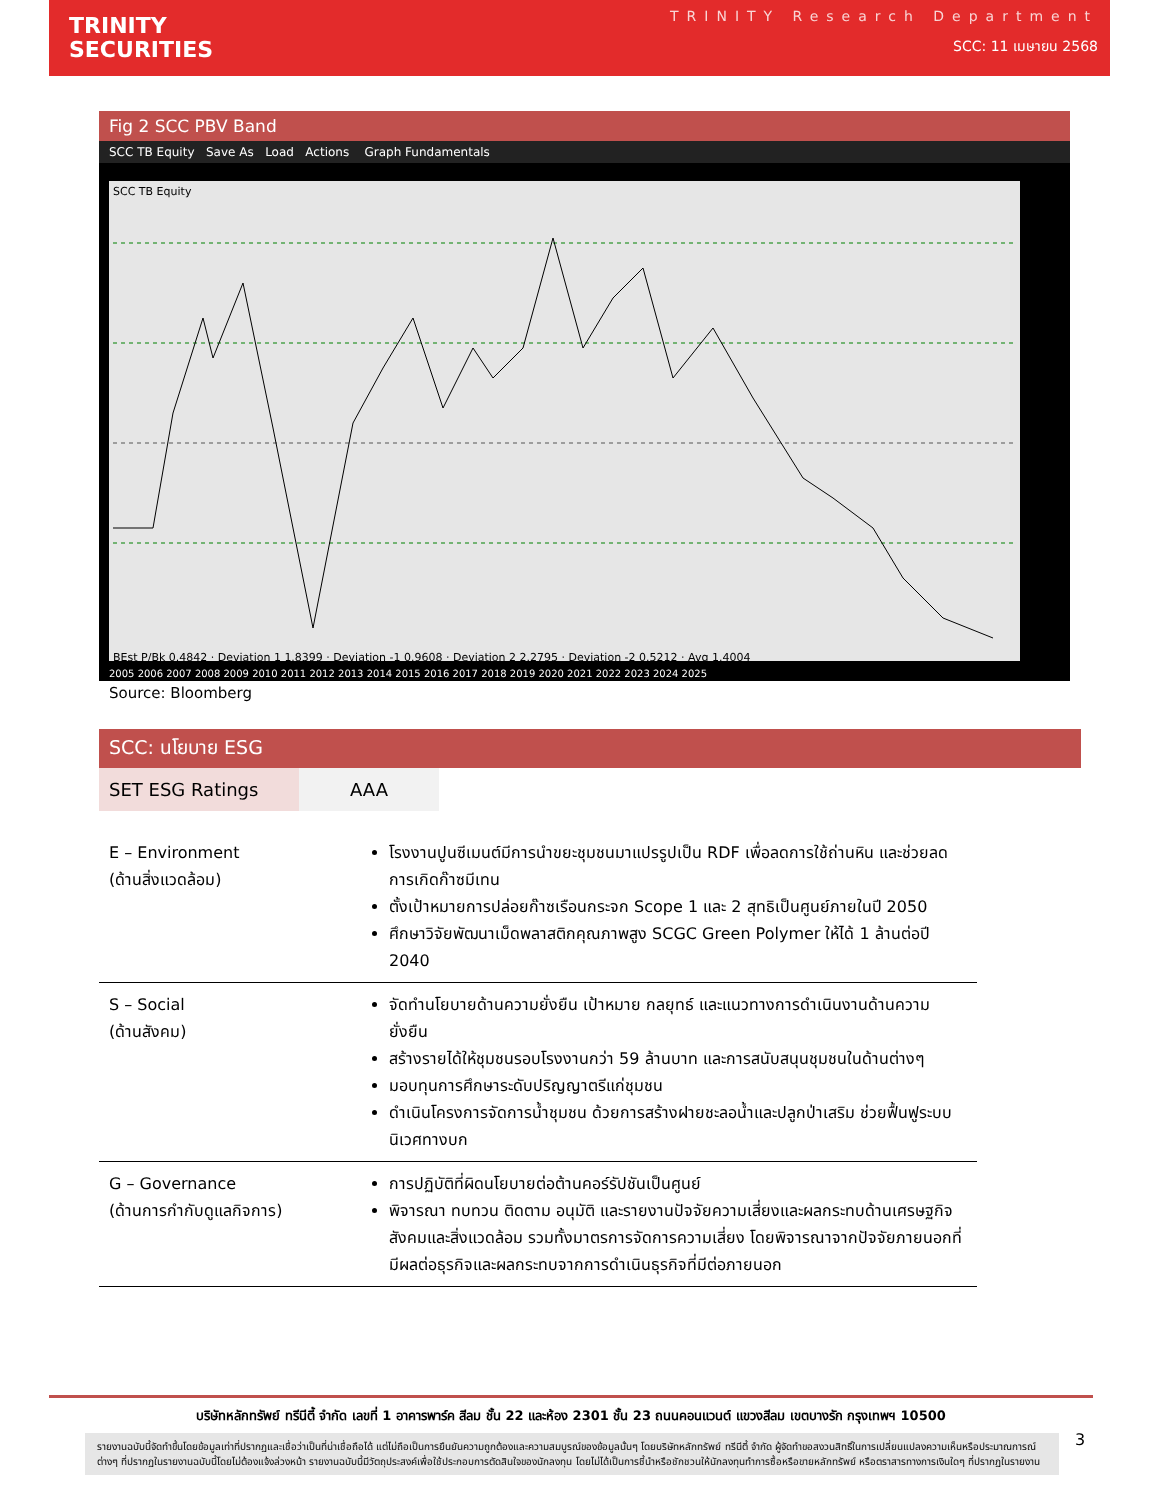TRINITY
SECURITIES
TRINITY Research Department
SCC: 11 เมษายน 2568
Fig 2 SCC PBV Band
SCC TB Equity Save As Load Actions Graph Fundamentals
SCC TB Equity BEst P/Bk 0.4842 · Deviation 1 1.8399 · Deviation -1 0.9608 · Deviation 2 2.2795 · Deviation -2 0.5212 · Avg 1.4004
2005 2006 2007 2008 2009 2010 2011 2012 2013 2014 2015 2016 2017 2018 2019 2020 2021 2022 2023 2024 2025
Source: Bloomberg
SCC: นโยบาย ESG
| SET ESG Ratings | AAA |
| E – Environment (ด้านสิ่งแวดล้อม) | โรงงานปูนซีเมนต์มีการนำขยะชุมชนมาแปรรูปเป็น RDF เพื่อลดการใช้ถ่านหิน และช่วยลดการเกิดก๊าซมีเทน ตั้งเป้าหมายการปล่อยก๊าซเรือนกระจก Scope 1 และ 2 สุทธิเป็นศูนย์ภายในปี 2050 ศึกษาวิจัยพัฒนาเม็ดพลาสติกคุณภาพสูง SCGC Green Polymer ให้ได้ 1 ล้านต่อปี 2040 |
| S – Social (ด้านสังคม) | จัดทำนโยบายด้านความยั่งยืน เป้าหมาย กลยุทธ์ และแนวทางการดำเนินงานด้านความยั่งยืน สร้างรายได้ให้ชุมชนรอบโรงงานกว่า 59 ล้านบาท และการสนับสนุนชุมชนในด้านต่างๆ มอบทุนการศึกษาระดับปริญญาตรีแก่ชุมชน ดำเนินโครงการจัดการน้ำชุมชน ด้วยการสร้างฝายชะลอน้ำและปลูกป่าเสริม ช่วยฟื้นฟูระบบนิเวศทางบก |
| G – Governance (ด้านการกำกับดูแลกิจการ) | การปฏิบัติที่ผิดนโยบายต่อต้านคอร์รัปชันเป็นศูนย์ พิจารณา ทบทวน ติดตาม อนุมัติ และรายงานปัจจัยความเสี่ยงและผลกระทบด้านเศรษฐกิจ สังคมและสิ่งแวดล้อม รวมทั้งมาตรการจัดการความเสี่ยง โดยพิจารณาจากปัจจัยภายนอกที่มีผลต่อธุรกิจและผลกระทบจากการดำเนินธุรกิจที่มีต่อภายนอก |
บริษัทหลักทรัพย์ ทรีนีตี้ จำกัด เลขที่ 1 อาคารพาร์ค สีลม ชั้น 22 และห้อง 2301 ชั้น 23 ถนนคอนแวนต์ แขวงสีลม เขตบางรัก กรุงเทพฯ 10500
รายงานฉบับนี้จัดทำขึ้นโดยข้อมูลเท่าที่ปรากฏและเชื่อว่าเป็นที่น่าเชื่อถือได้ แต่ไม่ถือเป็นการยืนยันความถูกต้องและความสมบูรณ์ของข้อมูลนั้นๆ โดยบริษัทหลักทรัพย์ ทรีนีตี้ จำกัด ผู้จัดทำขอสงวนสิทธิ์ในการเปลี่ยนแปลงความเห็นหรือประมาณการณ์ต่างๆ ที่ปรากฏในรายงานฉบับนี้โดยไม่ต้องแจ้งล่วงหน้า รายงานฉบับนี้มีวัตถุประสงค์เพื่อใช้ประกอบการตัดสินใจของนักลงทุน โดยไม่ได้เป็นการชี้นำหรือชักชวนให้นักลงทุนทำการซื้อหรือขายหลักทรัพย์ หรือตราสารทางการเงินใดๆ ที่ปรากฏในรายงาน
3